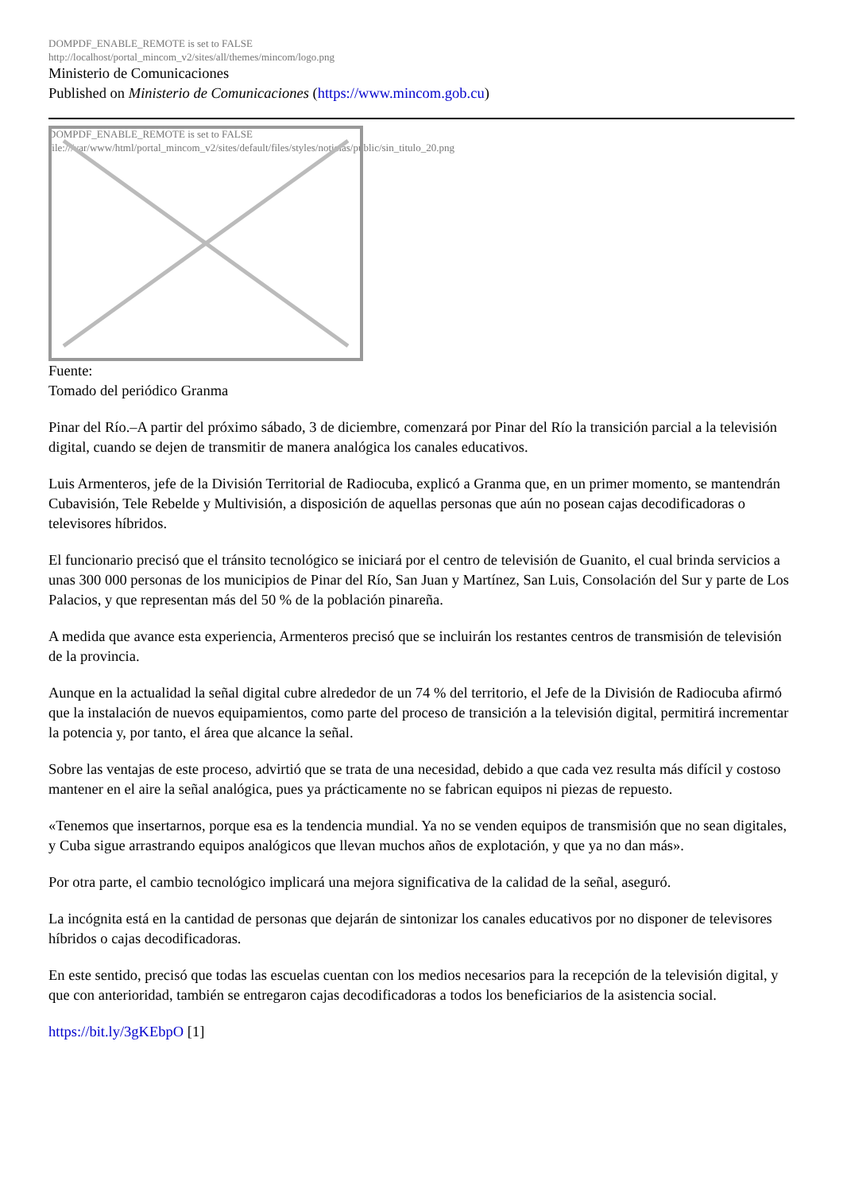DOMPDF_ENABLE_REMOTE is set to FALSE
http://localhost/portal_mincom_v2/sites/all/themes/mincom/logo.png
Ministerio de Comunicaciones
Published on Ministerio de Comunicaciones (https://www.mincom.gob.cu)
DOMPDF_ENABLE_REMOTE is set to FALSE
file:///var/www/html/portal_mincom_v2/sites/default/files/styles/noticias/public/sin_titulo_20.png
Fuente:
Tomado del periódico Granma
Pinar del Río.–A partir del próximo sábado, 3 de diciembre, comenzará por Pinar del Río la transición parcial a la televisión digital, cuando se dejen de transmitir de manera analógica los canales educativos.
Luis Armenteros, jefe de la División Territorial de Radiocuba, explicó a Granma que, en un primer momento, se mantendrán Cubavisión, Tele Rebelde y Multivisión, a disposición de aquellas personas que aún no posean cajas decodificadoras o televisores híbridos.
El funcionario precisó que el tránsito tecnológico se iniciará por el centro de televisión de Guanito, el cual brinda servicios a unas 300 000 personas de los municipios de Pinar del Río, San Juan y Martínez, San Luis, Consolación del Sur y parte de Los Palacios, y que representan más del 50 % de la población pinareña.
A medida que avance esta experiencia, Armenteros precisó que se incluirán los restantes centros de transmisión de televisión de la provincia.
Aunque en la actualidad la señal digital cubre alrededor de un 74 % del territorio, el Jefe de la División de Radiocuba afirmó que la instalación de nuevos equipamientos, como parte del proceso de transición a la televisión digital, permitirá incrementar la potencia y, por tanto, el área que alcance la señal.
Sobre las ventajas de este proceso, advirtió que se trata de una necesidad, debido a que cada vez resulta más difícil y costoso mantener en el aire la señal analógica, pues ya prácticamente no se fabrican equipos ni piezas de repuesto.
«Tenemos que insertarnos, porque esa es la tendencia mundial. Ya no se venden equipos de transmisión que no sean digitales, y Cuba sigue arrastrando equipos analógicos que llevan muchos años de explotación, y que ya no dan más».
Por otra parte, el cambio tecnológico implicará una mejora significativa de la calidad de la señal, aseguró.
La incógnita está en la cantidad de personas que dejarán de sintonizar los canales educativos por no disponer de televisores híbridos o cajas decodificadoras.
En este sentido, precisó que todas las escuelas cuentan con los medios necesarios para la recepción de la televisión digital, y que con anterioridad, también se entregaron cajas decodificadoras a todos los beneficiarios de la asistencia social.
https://bit.ly/3gKEbpO [1]